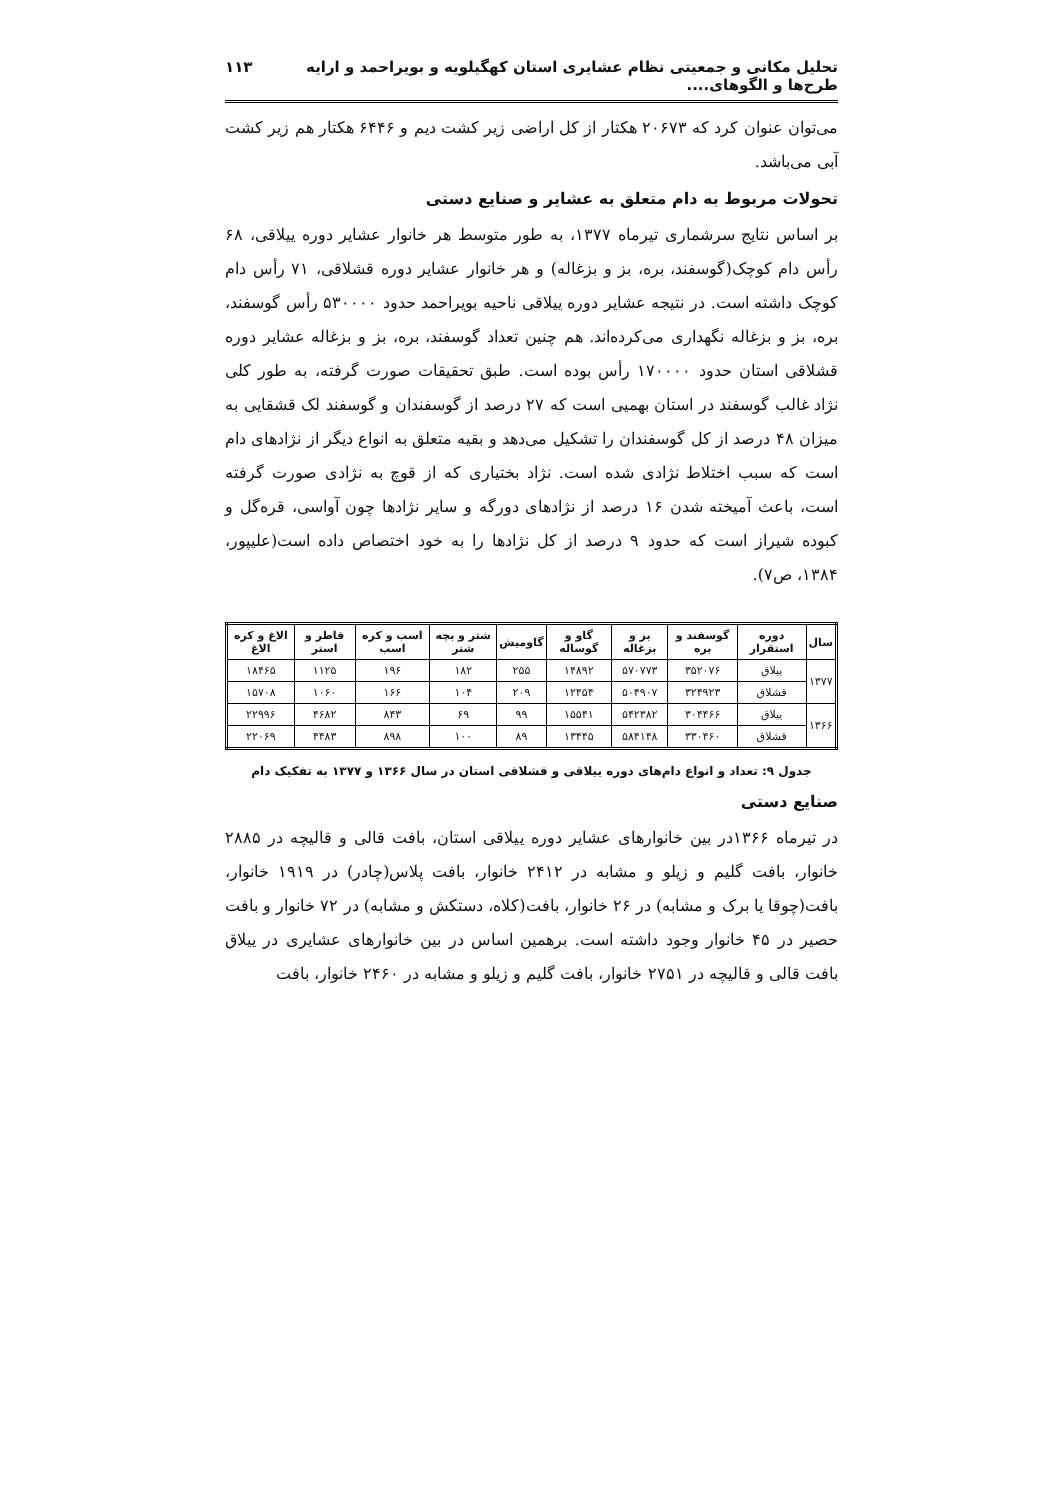تحلیل مکانی و جمعیتی نظام عشایری استان کهگیلویه و بویراحمد و ارایه طرح‌ها و الگوهای.... ۱۱۳
می‌توان عنوان کرد که ۲۰۶۷۳ هکتار از کل اراضی زیر کشت دیم و ۶۴۴۶ هکتار هم زیر کشت آبی می‌باشد.
تحولات مربوط به دام متعلق به عشایر و صنایع دستی
بر اساس نتایج سرشماری تیرماه ۱۳۷۷، به طور متوسط هر خانوار عشایر دوره ییلاقی، ۶۸ رأس دام کوچک(گوسفند، بره، بز و بزغاله) و هر خانوار عشایر دوره قشلاقی، ۷۱ رأس دام کوچک داشته است. در نتیجه عشایر دوره ییلاقی ناحیه بویراحمد حدود ۵۳۰۰۰۰ رأس گوسفند، بره، بز و بزغاله نگهداری می‌کرده‌اند. هم چنین تعداد گوسفند، بره، بز و بزغاله عشایر دوره قشلاقی استان حدود ۱۷۰۰۰۰ رأس بوده است. طبق تحقیقات صورت گرفته، به طور کلی نژاد غالب گوسفند در استان بهمیی است که ۲۷ درصد از گوسفندان و گوسفند لک قشقایی به میزان ۴۸ درصد از کل گوسفندان را تشکیل می‌دهد و بقیه متعلق به انواع دیگر از نژادهای دام است که سبب اختلاط نژادی شده است. نژاد بختیاری که از قوچ به نژادی صورت گرفته است، باعث آمیخته شدن ۱۶ درصد از نژادهای دورگه و سایر نژادها چون آواسی، قره‌گل و کبوده شیراز است که حدود ۹ درصد از کل نژادها را به خود اختصاص داده است(علیپور، ۱۳۸۴، ص۷).
| سال | دوره استقرار | گوسفند و بره | بز و بزغاله | گاو و گوساله | گاومیش | شتر و بچه شتر | اسب و کره اسب | قاطر و استر | الاغ و کره الاغ |
| --- | --- | --- | --- | --- | --- | --- | --- | --- | --- |
| ۱۳۷۷ | ییلاق | ۳۵۲۰۷۶ | ۵۷۰۷۷۳ | ۱۴۸۹۲ | ۲۵۵ | ۱۸۲ | ۱۹۶ | ۱۱۲۵ | ۱۸۴۶۵ |
| | قشلاق | ۳۲۴۹۲۳ | ۵۰۴۹۰۷ | ۱۲۴۵۴ | ۲۰۹ | ۱۰۴ | ۱۶۶ | ۱۰۶۰ | ۱۵۷۰۸ |
| ۱۳۶۶ | ییلاق | ۳۰۴۴۶۶ | ۵۴۲۳۸۲ | ۱۵۵۴۱ | ۹۹ | ۶۹ | ۸۴۳ | ۴۶۸۲ | ۲۲۹۹۶ |
| | قشلاق | ۳۳۰۴۶۰ | ۵۸۴۱۴۸ | ۱۳۴۴۵ | ۸۹ | ۱۰۰ | ۸۹۸ | ۴۴۸۳ | ۲۲۰۶۹ |
جدول ۹: تعداد و انواع دام‌های دوره ییلاقی و قشلاقی استان در سال ۱۳۶۶ و ۱۳۷۷ به تفکیک دام
صنایع دستی
در تیرماه ۱۳۶۶در بین خانوارهای عشایر دوره ییلاقی استان، بافت قالی و قالیچه در ۲۸۸۵ خانوار، بافت گلیم و زیلو و مشابه در ۲۴۱۲ خانوار، بافت پلاس(چادر) در ۱۹۱۹ خانوار، بافت(چوقا یا برک و مشابه) در ۲۶ خانوار، بافت(کلاه، دستکش و مشابه) در ۷۲ خانوار و بافت حصیر در ۴۵ خانوار وجود داشته است. برهمین اساس در بین خانوارهای عشایری در ییلاق بافت قالی و قالیچه در ۲۷۵۱ خانوار، بافت گلیم و زیلو و مشابه در ۲۴۶۰ خانوار، بافت